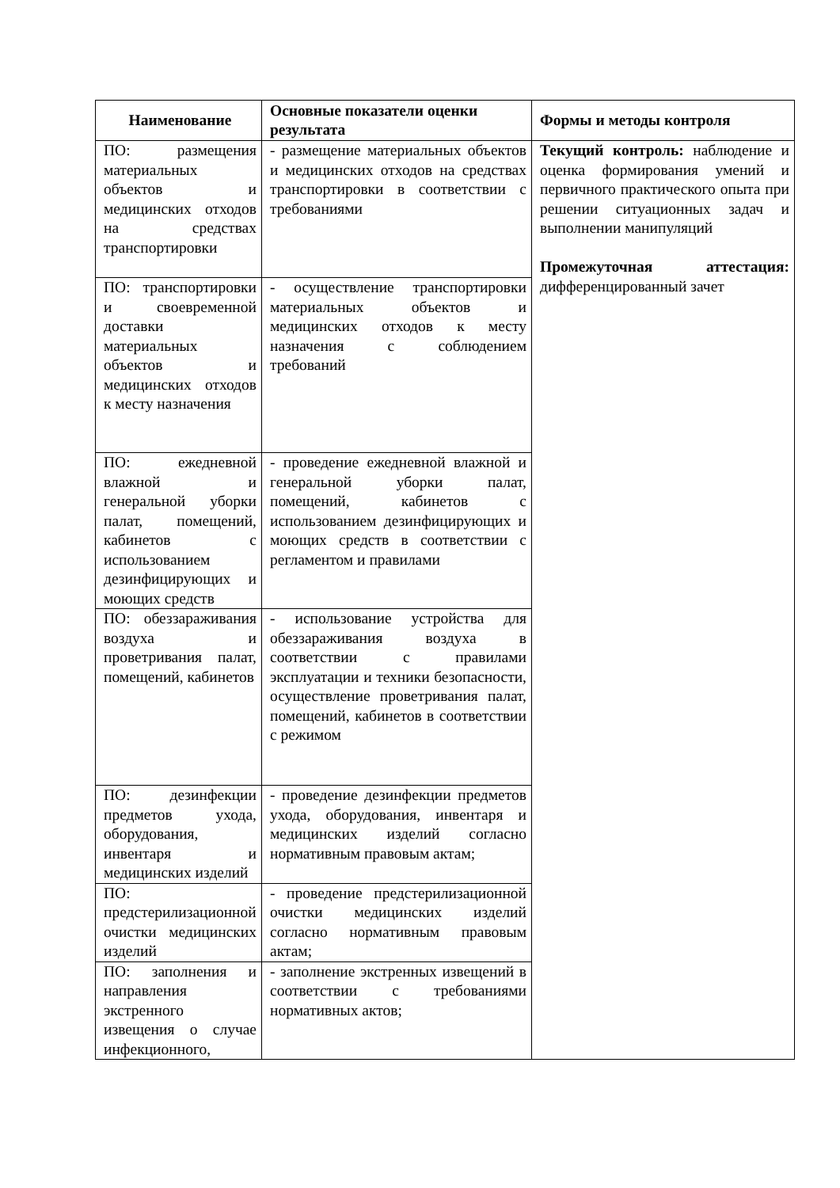| Наименование | Основные показатели оценки результата | Формы и методы контроля |
| --- | --- | --- |
| ПО: размещения материальных объектов и медицинских отходов на средствах транспортировки | - размещение материальных объектов и медицинских отходов на средствах транспортировки в соответствии с требованиями | Текущий контроль: наблюдение и оценка формирования умений и первичного практического опыта при решении ситуационных задач и выполнении манипуляций Промежуточная аттестация: дифференцированный зачет |
| ПО: транспортировки и своевременной доставки материальных объектов и медицинских отходов к месту назначения | - осуществление транспортировки материальных объектов и медицинских отходов к месту назначения с соблюдением требований | |
| ПО: ежедневной влажной и генеральной уборки палат, помещений, кабинетов с использованием дезинфицирующих и моющих средств | - проведение ежедневной влажной и генеральной уборки палат, помещений, кабинетов с использованием дезинфицирующих и моющих средств в соответствии с регламентом и правилами | |
| ПО: обеззараживания воздуха и проветривания палат, помещений, кабинетов | - использование устройства для обеззараживания воздуха в соответствии с правилами эксплуатации и техники безопасности, осуществление проветривания палат, помещений, кабинетов в соответствии с режимом | |
| ПО: дезинфекции предметов ухода, оборудования, инвентаря и медицинских изделий | - проведение дезинфекции предметов ухода, оборудования, инвентаря и медицинских изделий согласно нормативным правовым актам; | |
| ПО: предстерилизационной очистки медицинских изделий | - проведение предстерилизационной очистки медицинских изделий согласно нормативным правовым актам; | |
| ПО: заполнения и направления экстренного извещения о случае инфекционного, | - заполнение экстренных извещений в соответствии с требованиями нормативных актов; | |